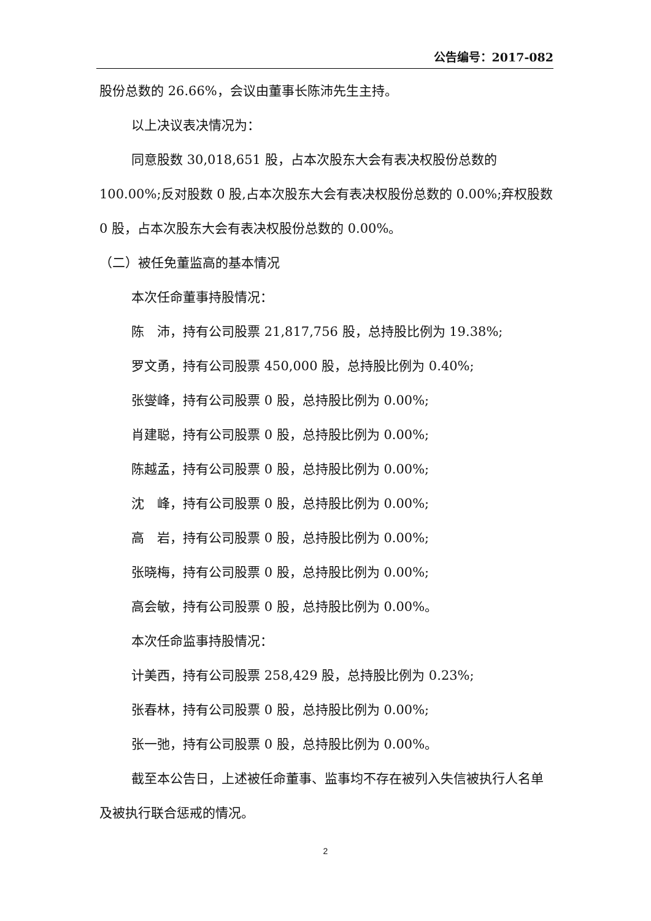公告编号：2017-082
股份总数的 26.66%，会议由董事长陈沛先生主持。
以上决议表决情况为：
同意股数 30,018,651 股，占本次股东大会有表决权股份总数的 100.00%;反对股数 0 股,占本次股东大会有表决权股份总数的 0.00%;弃权股数 0 股，占本次股东大会有表决权股份总数的 0.00%。
（二）被任免董监高的基本情况
本次任命董事持股情况：
陈　沛，持有公司股票 21,817,756 股，总持股比例为 19.38%;
罗文勇，持有公司股票 450,000 股，总持股比例为 0.40%;
张燮峰，持有公司股票 0 股，总持股比例为 0.00%;
肖建聪，持有公司股票 0 股，总持股比例为 0.00%;
陈越孟，持有公司股票 0 股，总持股比例为 0.00%;
沈　峰，持有公司股票 0 股，总持股比例为 0.00%;
高　岩，持有公司股票 0 股，总持股比例为 0.00%;
张晓梅，持有公司股票 0 股，总持股比例为 0.00%;
高会敏，持有公司股票 0 股，总持股比例为 0.00%。
本次任命监事持股情况：
计美西，持有公司股票 258,429 股，总持股比例为 0.23%;
张春林，持有公司股票 0 股，总持股比例为 0.00%;
张一弛，持有公司股票 0 股，总持股比例为 0.00%。
截至本公告日，上述被任命董事、监事均不存在被列入失信被执行人名单及被执行联合惩戒的情况。
2